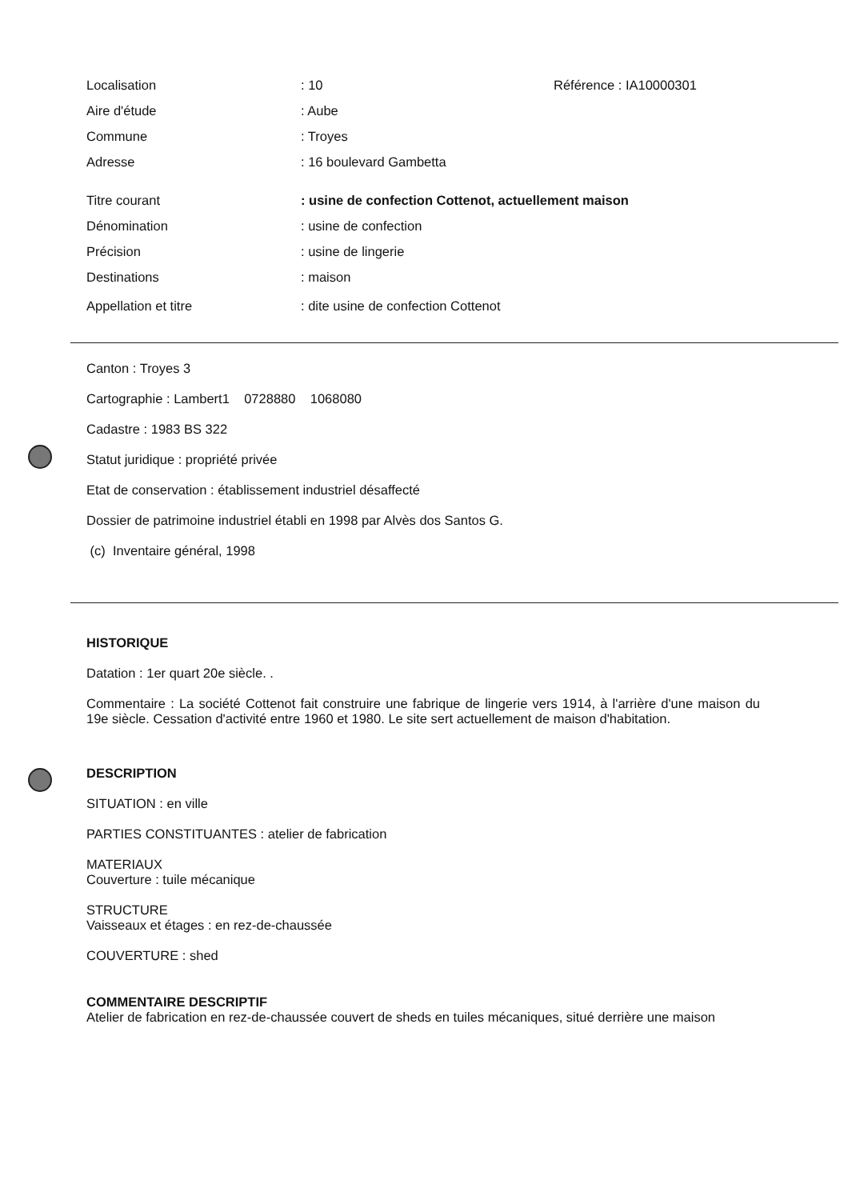Localisation : 10 Référence : IA10000301
Aire d'étude : Aube
Commune : Troyes
Adresse : 16 boulevard Gambetta
Titre courant
: usine de confection Cottenot, actuellement maison
Dénomination : usine de confection
Précision : usine de lingerie
Destinations : maison
Appellation et titre
: dite usine de confection Cottenot
Canton : Troyes 3
Cartographie : Lambert1 0728880 1068080
Cadastre : 1983 BS 322
Statut juridique : propriété privée
Etat de conservation : établissement industriel désaffecté
Dossier de patrimoine industriel établi en 1998 par Alvès dos Santos G.
(c) Inventaire général, 1998
HISTORIQUE
Datation : 1er quart 20e siècle. .
Commentaire : La société Cottenot fait construire une fabrique de lingerie vers 1914, à l'arrière d'une maison du 19e siècle. Cessation d'activité entre 1960 et 1980. Le site sert actuellement de maison d'habitation.
DESCRIPTION
SITUATION : en ville
PARTIES CONSTITUANTES : atelier de fabrication
MATERIAUX
Couverture : tuile mécanique
STRUCTURE
Vaisseaux et étages : en rez-de-chaussée
COUVERTURE : shed
COMMENTAIRE DESCRIPTIF
Atelier de fabrication en rez-de-chaussée couvert de sheds en tuiles mécaniques, situé derrière une maison